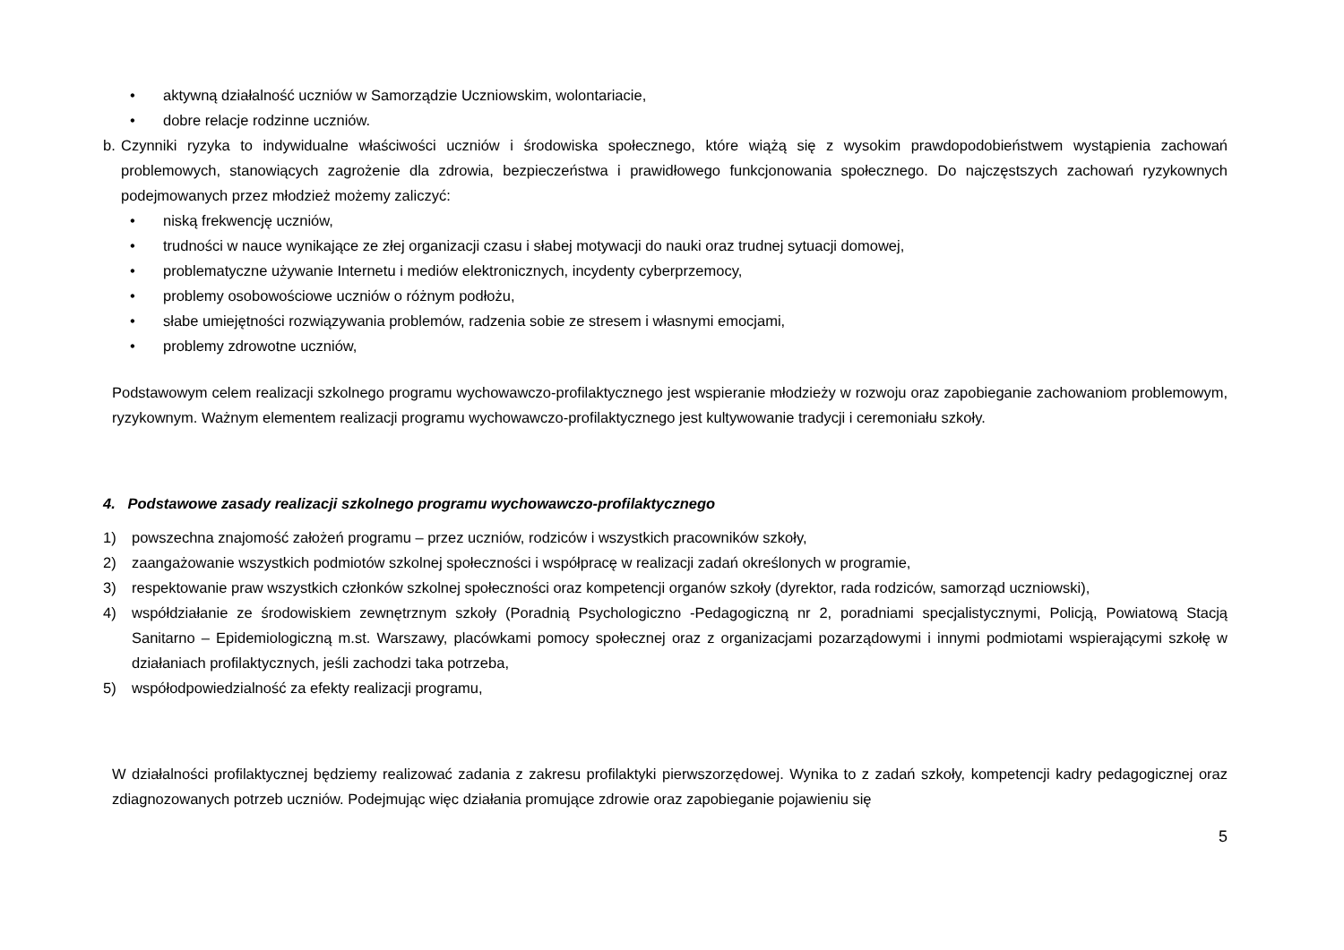• aktywną działalność uczniów w Samorządzie Uczniowskim, wolontariacie,
• dobre relacje rodzinne uczniów.
b. Czynniki ryzyka to indywidualne właściwości uczniów i środowiska społecznego, które wiążą się z wysokim prawdopodobieństwem wystąpienia zachowań problemowych, stanowiących zagrożenie dla zdrowia, bezpieczeństwa i prawidłowego funkcjonowania społecznego. Do najczęstszych zachowań ryzykownych podejmowanych przez młodzież możemy zaliczyć:
• niską frekwencję uczniów,
• trudności w nauce wynikające ze złej organizacji czasu i słabej motywacji do nauki oraz trudnej sytuacji domowej,
• problematyczne używanie Internetu i mediów elektronicznych, incydenty cyberprzemocy,
• problemy osobowościowe uczniów o różnym podłożu,
• słabe umiejętności rozwiązywania problemów, radzenia sobie ze stresem i własnymi emocjami,
• problemy zdrowotne uczniów,
Podstawowym celem realizacji szkolnego programu wychowawczo-profilaktycznego jest wspieranie młodzieży w rozwoju oraz zapobieganie zachowaniom problemowym, ryzykownym. Ważnym elementem realizacji programu wychowawczo-profilaktycznego jest kultywowanie tradycji i ceremoniału szkoły.
4. Podstawowe zasady realizacji szkolnego programu wychowawczo-profilaktycznego
1) powszechna znajomość założeń programu – przez uczniów, rodziców i wszystkich pracowników szkoły,
2) zaangażowanie wszystkich podmiotów szkolnej społeczności i współpracę w realizacji zadań określonych w programie,
3) respektowanie praw wszystkich członków szkolnej społeczności oraz kompetencji organów szkoły (dyrektor, rada rodziców, samorząd uczniowski),
4) współdziałanie ze środowiskiem zewnętrznym szkoły (Poradnią Psychologiczno -Pedagogiczną nr 2, poradniami specjalistycznymi, Policją, Powiatową Stacją Sanitarno – Epidemiologiczną m.st. Warszawy, placówkami pomocy społecznej oraz z organizacjami pozarządowymi i innymi podmiotami wspierającymi szkołę w działaniach profilaktycznych, jeśli zachodzi taka potrzeba,
5) współodpowiedzialność za efekty realizacji programu,
W działalności profilaktycznej będziemy realizować zadania z zakresu profilaktyki pierwszorzędowej. Wynika to z zadań szkoły, kompetencji kadry pedagogicznej oraz zdiagnozowanych potrzeb uczniów. Podejmując więc działania promujące zdrowie oraz zapobieganie pojawieniu się
5